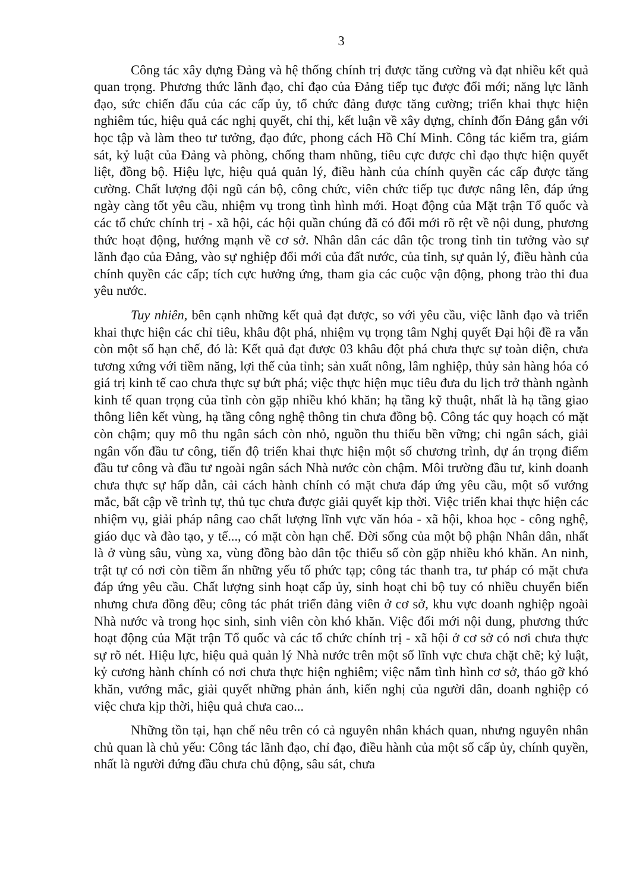3
Công tác xây dựng Đảng và hệ thống chính trị được tăng cường và đạt nhiều kết quả quan trọng. Phương thức lãnh đạo, chỉ đạo của Đảng tiếp tục được đổi mới; năng lực lãnh đạo, sức chiến đấu của các cấp ủy, tổ chức đảng được tăng cường; triển khai thực hiện nghiêm túc, hiệu quả các nghị quyết, chỉ thị, kết luận về xây dựng, chỉnh đốn Đảng gắn với học tập và làm theo tư tưởng, đạo đức, phong cách Hồ Chí Minh. Công tác kiểm tra, giám sát, kỷ luật của Đảng và phòng, chống tham nhũng, tiêu cực được chỉ đạo thực hiện quyết liệt, đồng bộ. Hiệu lực, hiệu quả quản lý, điều hành của chính quyền các cấp được tăng cường. Chất lượng đội ngũ cán bộ, công chức, viên chức tiếp tục được nâng lên, đáp ứng ngày càng tốt yêu cầu, nhiệm vụ trong tình hình mới. Hoạt động của Mặt trận Tổ quốc và các tổ chức chính trị - xã hội, các hội quần chúng đã có đổi mới rõ rệt về nội dung, phương thức hoạt động, hướng mạnh về cơ sở. Nhân dân các dân tộc trong tỉnh tin tưởng vào sự lãnh đạo của Đảng, vào sự nghiệp đổi mới của đất nước, của tỉnh, sự quản lý, điều hành của chính quyền các cấp; tích cực hưởng ứng, tham gia các cuộc vận động, phong trào thi đua yêu nước.
Tuy nhiên, bên cạnh những kết quả đạt được, so với yêu cầu, việc lãnh đạo và triển khai thực hiện các chỉ tiêu, khâu đột phá, nhiệm vụ trọng tâm Nghị quyết Đại hội đề ra vẫn còn một số hạn chế, đó là: Kết quả đạt được 03 khâu đột phá chưa thực sự toàn diện, chưa tương xứng với tiềm năng, lợi thế của tỉnh; sản xuất nông, lâm nghiệp, thủy sản hàng hóa có giá trị kinh tế cao chưa thực sự bứt phá; việc thực hiện mục tiêu đưa du lịch trở thành ngành kinh tế quan trọng của tỉnh còn gặp nhiều khó khăn; hạ tầng kỹ thuật, nhất là hạ tầng giao thông liên kết vùng, hạ tầng công nghệ thông tin chưa đồng bộ. Công tác quy hoạch có mặt còn chậm; quy mô thu ngân sách còn nhỏ, nguồn thu thiếu bền vững; chi ngân sách, giải ngân vốn đầu tư công, tiến độ triển khai thực hiện một số chương trình, dự án trọng điểm đầu tư công và đầu tư ngoài ngân sách Nhà nước còn chậm. Môi trường đầu tư, kinh doanh chưa thực sự hấp dẫn, cải cách hành chính có mặt chưa đáp ứng yêu cầu, một số vướng mắc, bất cập về trình tự, thủ tục chưa được giải quyết kịp thời. Việc triển khai thực hiện các nhiệm vụ, giải pháp nâng cao chất lượng lĩnh vực văn hóa - xã hội, khoa học - công nghệ, giáo dục và đào tạo, y tế..., có mặt còn hạn chế. Đời sống của một bộ phận Nhân dân, nhất là ở vùng sâu, vùng xa, vùng đồng bào dân tộc thiểu số còn gặp nhiều khó khăn. An ninh, trật tự có nơi còn tiềm ẩn những yếu tố phức tạp; công tác thanh tra, tư pháp có mặt chưa đáp ứng yêu cầu. Chất lượng sinh hoạt cấp ủy, sinh hoạt chi bộ tuy có nhiều chuyển biến nhưng chưa đồng đều; công tác phát triển đảng viên ở cơ sở, khu vực doanh nghiệp ngoài Nhà nước và trong học sinh, sinh viên còn khó khăn. Việc đổi mới nội dung, phương thức hoạt động của Mặt trận Tổ quốc và các tổ chức chính trị - xã hội ở cơ sở có nơi chưa thực sự rõ nét. Hiệu lực, hiệu quả quản lý Nhà nước trên một số lĩnh vực chưa chặt chẽ; kỷ luật, kỷ cương hành chính có nơi chưa thực hiện nghiêm; việc nắm tình hình cơ sở, tháo gỡ khó khăn, vướng mắc, giải quyết những phản ánh, kiến nghị của người dân, doanh nghiệp có việc chưa kịp thời, hiệu quả chưa cao...
Những tồn tại, hạn chế nêu trên có cả nguyên nhân khách quan, nhưng nguyên nhân chủ quan là chủ yếu: Công tác lãnh đạo, chỉ đạo, điều hành của một số cấp ủy, chính quyền, nhất là người đứng đầu chưa chủ động, sâu sát, chưa